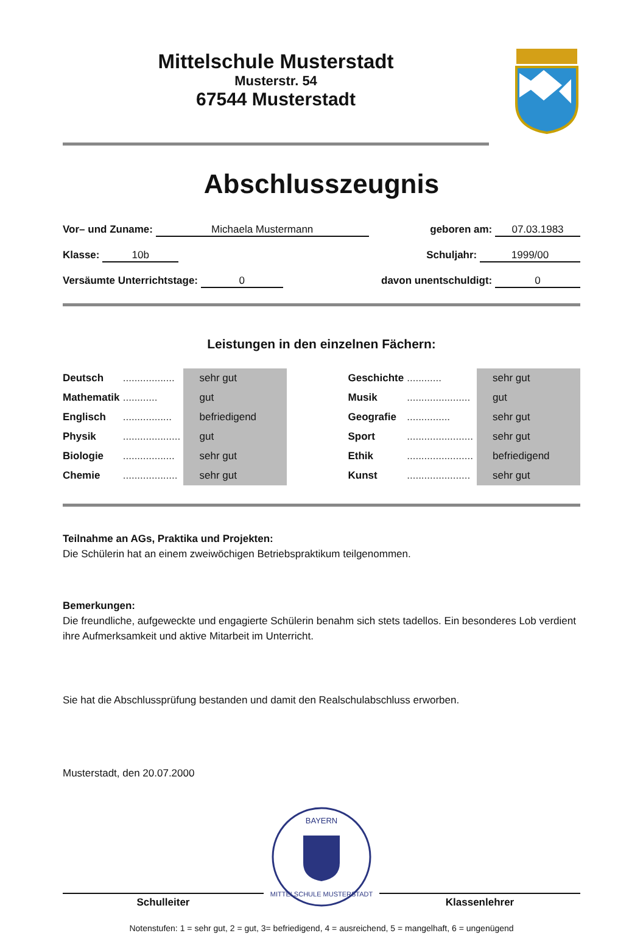Mittelschule Musterstadt
Musterstr. 54
67544 Musterstadt
Abschlusszeugnis
Vor– und Zuname: Michaela Mustermann geboren am: 07.03.1983
Klasse: 10b Schuljahr: 1999/00
Versäumte Unterrichtstage: 0 davon unentschuldigt: 0
Leistungen in den einzelnen Fächern:
| Deutsch | .................. | sehr gut | | Geschichte | ............ | sehr gut |
| Mathematik | ............ | gut | | Musik | ...................... | gut |
| Englisch | ................. | befriedigend | | Geografie | ............... | sehr gut |
| Physik | .................... | gut | | Sport | ....................... | sehr gut |
| Biologie | .................. | sehr gut | | Ethik | ....................... | befriedigend |
| Chemie | ................... | sehr gut | | Kunst | ...................... | sehr gut |
Teilnahme an AGs, Praktika und Projekten:
Die Schülerin hat an einem zweiwöchigen Betriebspraktikum teilgenommen.
Bemerkungen:
Die freundliche, aufgeweckte und engagierte Schülerin benahm sich stets tadellos. Ein besonderes Lob verdient ihre Aufmerksamkeit und aktive Mitarbeit im Unterricht.
Sie hat die Abschlussprüfung bestanden und damit den Realschulabschluss erworben.
Musterstadt, den 20.07.2000
Schulleiter
BAYERN
MITTELSCHULE MUSTERSTADT
Klassenlehrer
Notenstufen: 1 = sehr gut, 2 = gut, 3= befriedigend, 4 = ausreichend, 5 = mangelhaft, 6 = ungenügend